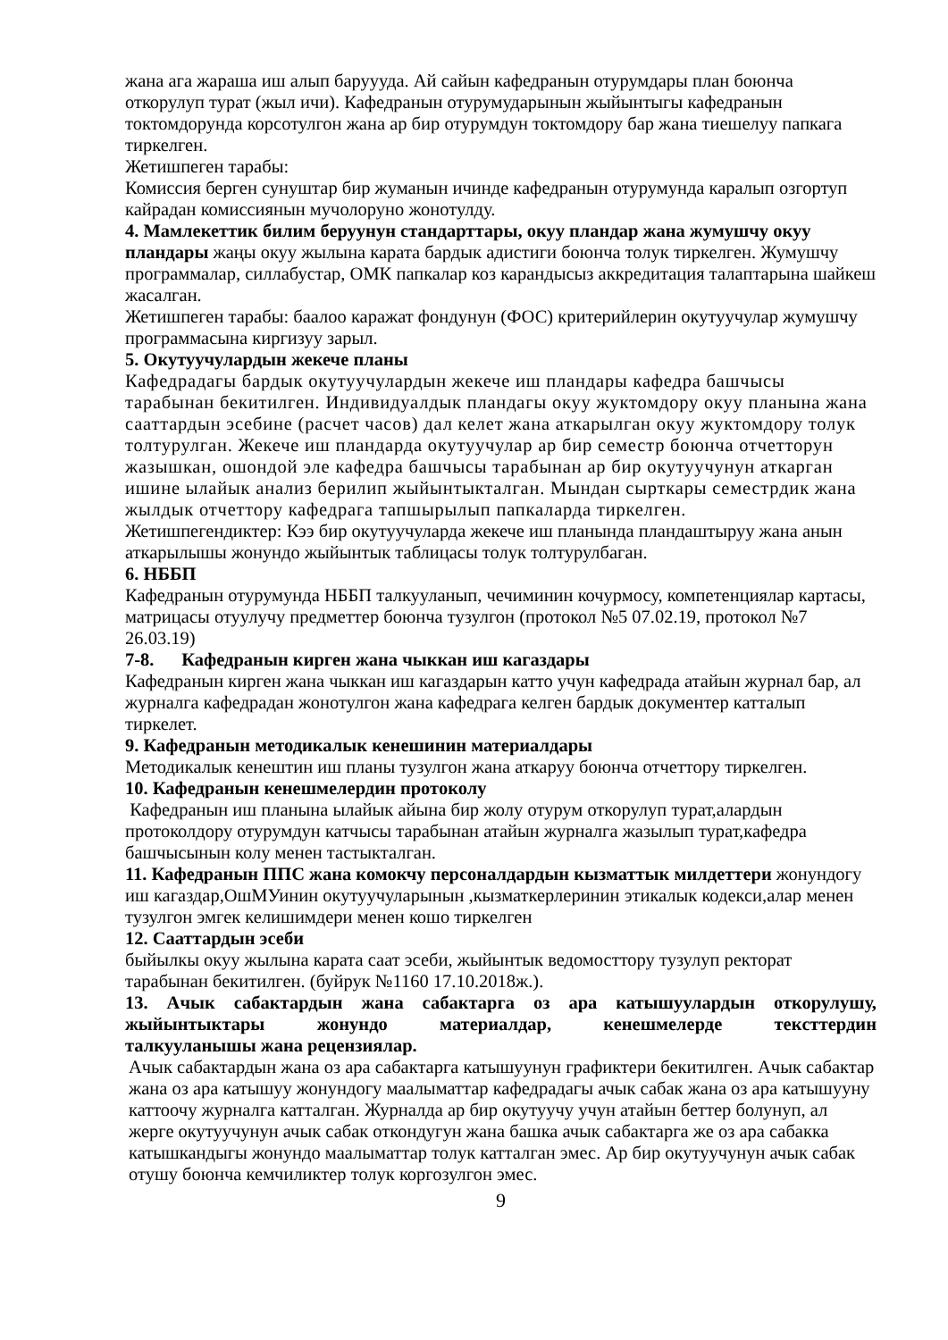жана ага жараша иш алып баруууда. Ай сайын кафедранын отурумдары план боюнча откорулуп турат (жыл ичи). Кафедранын отурумударынын жыйынтыгы кафедранын токтомдорунда корсотулгон жана ар бир отурумдун токтомдору бар жана тиешелуу папкага тиркелген.
Жетишпеген тарабы:
Комиссия берген сунуштар бир жуманын ичинде кафедранын отурумунда каралып озгортуп кайрадан комиссиянын мучолоруно жонотулду.
4. Мамлекеттик билим беруунун стандарттары, окуу пландар жана жумушчу окуу пландары жаңы окуу жылына карата бардык адистиги боюнча толук тиркелген. Жумушчу программалар, силлабустар, ОМК папкалар коз карандысыз аккредитация талаптарына шайкеш жасалган.
Жетишпеген тарабы: баалоо каражат фондунун (ФОС) критерийлерин окутуучулар жумушчу программасына киргизуу зарыл.
5. Окутуучулардын жекече планы
Кафедрадагы бардык окутуучулардын жекече иш пландары кафедра башчысы тарабынан бекитилген. Индивидуалдык пландагы окуу жуктомдору окуу планына жана сааттардын эсебине (расчет часов) дал келет жана аткарылган окуу жуктомдору толук толтурулган. Жекече иш пландарда окутуучулар ар бир семестр боюнча отчетторун жазышкан, ошондой эле кафедра башчысы тарабынан ар бир окутуучунун аткарган ишине ылайык анализ берилип жыйынтыкталган. Мындан сырткары семестрдик жана жылдык отчеттору кафедрага тапшырылып папкаларда тиркелген.
Жетишпегендиктер: Кээ бир окутуучуларда жекече иш планында пландаштыруу жана анын аткарылышы жонундо жыйынтык таблицасы толук толтурулбаган.
6. НББП
Кафедранын отурумунда НББП талкууланып, чечиминин кочурмосу, компетенциялар картасы, матрицасы отуулучу предметтер боюнча тузулгон (протокол №5 07.02.19, протокол №7 26.03.19)
7-8. Кафедранын кирген жана чыккан иш кагаздары
Кафедранын кирген жана чыккан иш кагаздарын катто учун кафедрада атайын журнал бар, ал журналга кафедрадан жонотулгон жана кафедрага келген бардык документер катталып тиркелет.
9. Кафедранын методикалык кенешинин материалдары
Методикалык кенештин иш планы тузулгон жана аткаруу боюнча отчеттору тиркелген.
10. Кафедранын кенешмелердин протоколу
Кафедранын иш планына ылайык айына бир жолу отурум откорулуп турат,алардын протоколдору отурумдун катчысы тарабынан атайын журналга жазылып турат,кафедра башчысынын колу менен тастыкталган.
11. Кафедранын ППС жана комокчу персоналдардын кызматтык милдеттери жонундогу иш кагаздар,ОшМУинин окутуучуларынын ,кызматкерлеринин этикалык кодекси,алар менен тузулгон эмгек келишимдери менен кошо тиркелген
12. Сааттардын эсеби
быйылкы окуу жылына карата саат эсеби, жыйынтык ведомосттору тузулуп ректорат тарабынан бекитилген. (буйрук №1160 17.10.2018ж.).
13. Ачык сабактардын жана сабактарга оз ара катышуулардын откорулушу, жыйынтыктары жонундо материалдар, кенешмелерде текcттердин
талкууланышы жана рецензиялар.
Ачык сабактардын жана оз ара сабактарга катышуунун графиктери бекитилген. Ачык сабактар жана оз ара катышуу жонундогу маалыматтар кафедрадагы ачык сабак жана оз ара катышууну каттоочу журналга катталган. Журналда ар бир окутуучу учун атайын беттер болунуп, ал жерге окутуучунун ачык сабак откондугун жана башка ачык сабактарга же оз ара сабакка катышкандыгы жонундо маалыматтар толук катталган эмес. Ар бир окутуучунун ачык сабак отушу боюнча кемчиликтер толук коргозулгон эмес.
9